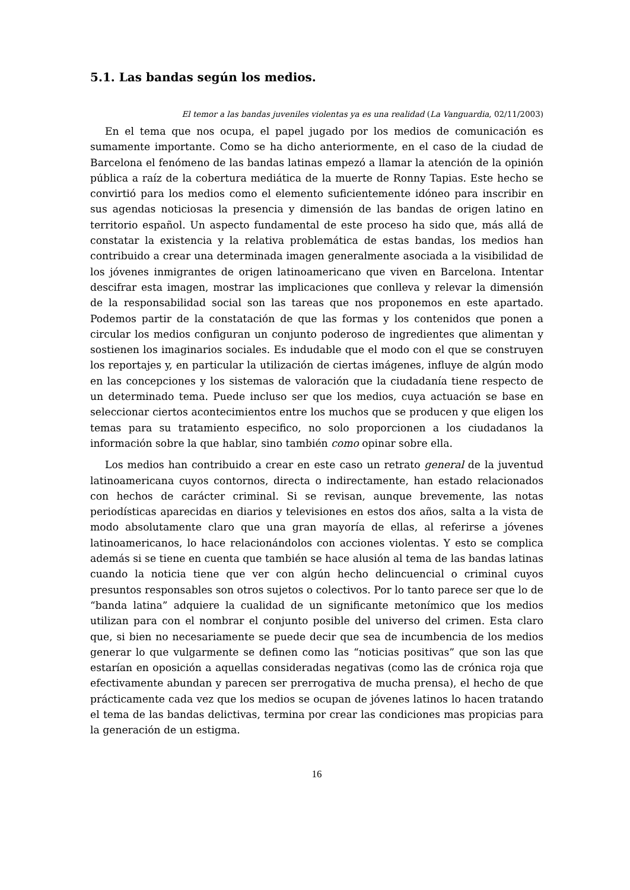5.1. Las bandas según los medios.
El temor a las bandas juveniles violentas ya es una realidad (La Vanguardia, 02/11/2003)
En el tema que nos ocupa, el papel jugado por los medios de comunicación es sumamente importante. Como se ha dicho anteriormente, en el caso de la ciudad de Barcelona el fenómeno de las bandas latinas empezó a llamar la atención de la opinión pública a raíz de la cobertura mediática de la muerte de Ronny Tapias. Este hecho se convirtió para los medios como el elemento suficientemente idóneo para inscribir en sus agendas noticiosas la presencia y dimensión de las bandas de origen latino en territorio español. Un aspecto fundamental de este proceso ha sido que, más allá de constatar la existencia y la relativa problemática de estas bandas, los medios han contribuido a crear una determinada imagen generalmente asociada a la visibilidad de los jóvenes inmigrantes de origen latinoamericano que viven en Barcelona. Intentar descifrar esta imagen, mostrar las implicaciones que conlleva y relevar la dimensión de la responsabilidad social son las tareas que nos proponemos en este apartado. Podemos partir de la constatación de que las formas y los contenidos que ponen a circular los medios configuran un conjunto poderoso de ingredientes que alimentan y sostienen los imaginarios sociales. Es indudable que el modo con el que se construyen los reportajes y, en particular la utilización de ciertas imágenes, influye de algún modo en las concepciones y los sistemas de valoración que la ciudadanía tiene respecto de un determinado tema. Puede incluso ser que los medios, cuya actuación se base en seleccionar ciertos acontecimientos entre los muchos que se producen y que eligen los temas para su tratamiento especifico, no solo proporcionen a los ciudadanos la información sobre la que hablar, sino también como opinar sobre ella.
Los medios han contribuido a crear en este caso un retrato general de la juventud latinoamericana cuyos contornos, directa o indirectamente, han estado relacionados con hechos de carácter criminal. Si se revisan, aunque brevemente, las notas periodísticas aparecidas en diarios y televisiones en estos dos años, salta a la vista de modo absolutamente claro que una gran mayoría de ellas, al referirse a jóvenes latinoamericanos, lo hace relacionándolos con acciones violentas. Y esto se complica además si se tiene en cuenta que también se hace alusión al tema de las bandas latinas cuando la noticia tiene que ver con algún hecho delincuencial o criminal cuyos presuntos responsables son otros sujetos o colectivos. Por lo tanto parece ser que lo de “banda latina” adquiere la cualidad de un significante metonímico que los medios utilizan para con el nombrar el conjunto posible del universo del crimen. Esta claro que, si bien no necesariamente se puede decir que sea de incumbencia de los medios generar lo que vulgarmente se definen como las “noticias positivas” que son las que estarían en oposición a aquellas consideradas negativas (como las de crónica roja que efectivamente abundan y parecen ser prerrogativa de mucha prensa), el hecho de que prácticamente cada vez que los medios se ocupan de jóvenes latinos lo hacen tratando el tema de las bandas delictivas, termina por crear las condiciones mas propicias para la generación de un estigma.
16